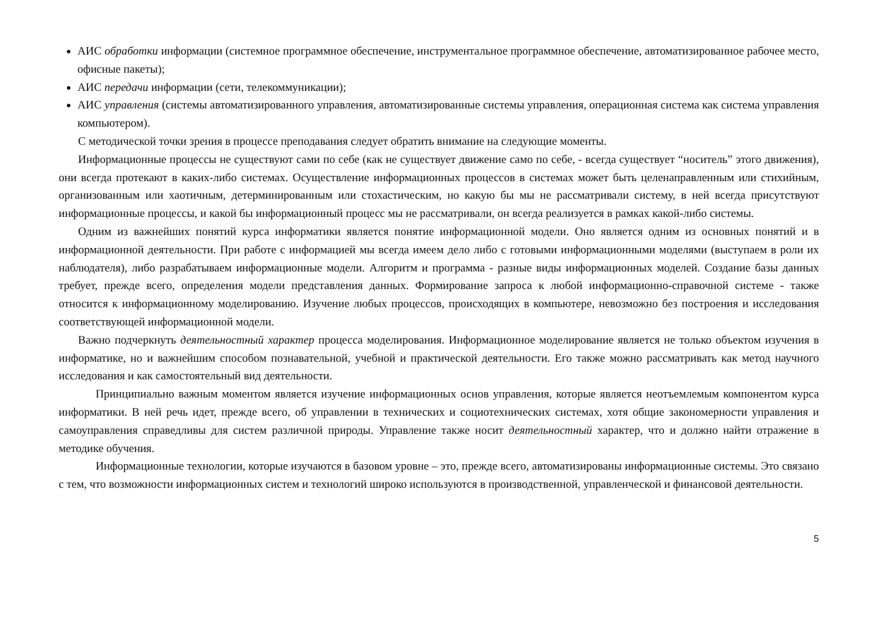АИС обработки информации (системное программное обеспечение, инструментальное программное обеспечение, автоматизированное рабочее место, офисные пакеты);
АИС передачи информации (сети, телекоммуникации);
АИС управления (системы автоматизированного управления, автоматизированные системы управления, операционная система как система управления компьютером).
С методической точки зрения в процессе преподавания следует обратить внимание на следующие моменты.
Информационные процессы не существуют сами по себе (как не существует движение само по себе, - всегда существует “носитель” этого движения), они всегда протекают в каких-либо системах. Осуществление информационных процессов в системах может быть целенаправленным или стихийным, организованным или хаотичным, детерминированным или стохастическим, но какую бы мы не рассматривали систему, в ней всегда присутствуют информационные процессы, и какой бы информационный процесс мы не рассматривали, он всегда реализуется в рамках какой-либо системы.
Одним из важнейших понятий курса информатики является понятие информационной модели. Оно является одним из основных понятий и в информационной деятельности. При работе с информацией мы всегда имеем дело либо с готовыми информационными моделями (выступаем в роли их наблюдателя), либо разрабатываем информационные модели. Алгоритм и программа - разные виды информационных моделей. Создание базы данных требует, прежде всего, определения модели представления данных. Формирование запроса к любой информационно-справочной системе - также относится к информационному моделированию. Изучение любых процессов, происходящих в компьютере, невозможно без построения и исследования соответствующей информационной модели.
Важно подчеркнуть деятельностный характер процесса моделирования. Информационное моделирование является не только объектом изучения в информатике, но и важнейшим способом познавательной, учебной и практической деятельности. Его также можно рассматривать как метод научного исследования и как самостоятельный вид деятельности.
Принципиально важным моментом является изучение информационных основ управления, которые является неотъемлемым компонентом курса информатики. В ней речь идет, прежде всего, об управлении в технических и социотехнических системах, хотя общие закономерности управления и самоуправления справедливы для систем различной природы. Управление также носит деятельностный характер, что и должно найти отражение в методике обучения.
Информационные технологии, которые изучаются в базовом уровне – это, прежде всего, автоматизированы информационные системы. Это связано с тем, что возможности информационных систем и технологий широко используются в производственной, управленческой и финансовой деятельности.
5